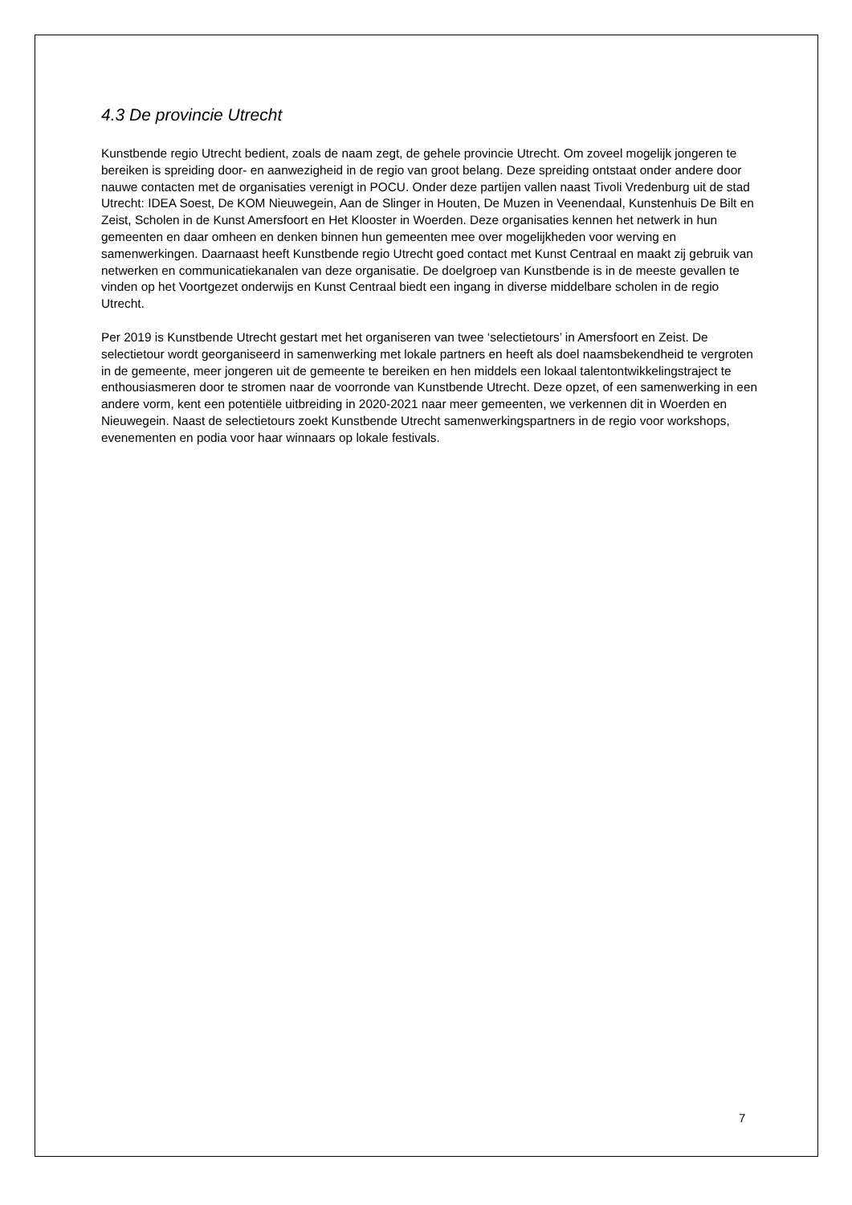4.3 De provincie Utrecht
Kunstbende regio Utrecht bedient, zoals de naam zegt, de gehele provincie Utrecht. Om zoveel mogelijk jongeren te bereiken is spreiding door- en aanwezigheid in de regio van groot belang. Deze spreiding ontstaat onder andere door nauwe contacten met de organisaties verenigt in POCU. Onder deze partijen vallen naast Tivoli Vredenburg uit de stad Utrecht: IDEA Soest, De KOM Nieuwegein, Aan de Slinger in Houten, De Muzen in Veenendaal, Kunstenhuis De Bilt en Zeist, Scholen in de Kunst Amersfoort en Het Klooster in Woerden. Deze organisaties kennen het netwerk in hun gemeenten en daar omheen en denken binnen hun gemeenten mee over mogelijkheden voor werving en samenwerkingen. Daarnaast heeft Kunstbende regio Utrecht goed contact met Kunst Centraal en maakt zij gebruik van netwerken en communicatiekanalen van deze organisatie. De doelgroep van Kunstbende is in de meeste gevallen te vinden op het Voortgezet onderwijs en Kunst Centraal biedt een ingang in diverse middelbare scholen in de regio Utrecht.
Per 2019 is Kunstbende Utrecht gestart met het organiseren van twee ‘selectietours’ in Amersfoort en Zeist. De selectietour wordt georganiseerd in samenwerking met lokale partners en heeft als doel naamsbekendheid te vergroten in de gemeente, meer jongeren uit de gemeente te bereiken en hen middels een lokaal talentontwikkelingstraject te enthousiasmeren door te stromen naar de voorronde van Kunstbende Utrecht. Deze opzet, of een samenwerking in een andere vorm, kent een potentiële uitbreiding in 2020-2021 naar meer gemeenten, we verkennen dit in Woerden en Nieuwegein. Naast de selectietours zoekt Kunstbende Utrecht samenwerkingspartners in de regio voor workshops, evenementen en podia voor haar winnaars op lokale festivals.
7